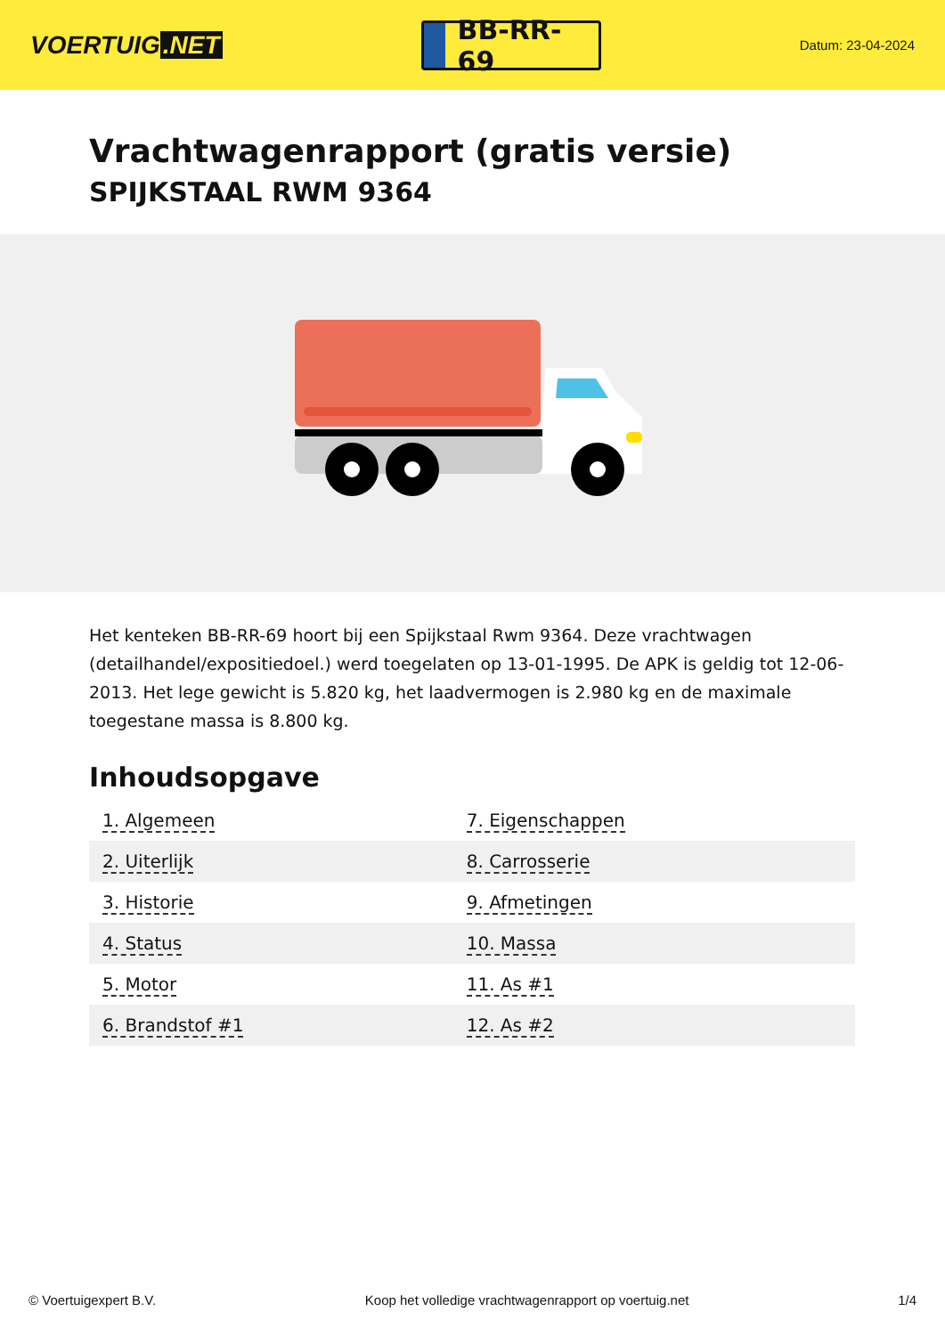VOERTUIG.NET
BB-RR-69
Datum: 23-04-2024
Vrachtwagenrapport (gratis versie)
SPIJKSTAAL RWM 9364
Het kenteken BB-RR-69 hoort bij een Spijkstaal Rwm 9364. Deze vrachtwagen (detailhandel/expositiedoel.) werd toegelaten op 13-01-1995. De APK is geldig tot 12-06-2013. Het lege gewicht is 5.820 kg, het laadvermogen is 2.980 kg en de maximale toegestane massa is 8.800 kg.
Inhoudsopgave
| 1. Algemeen | 7. Eigenschappen |
| 2. Uiterlijk | 8. Carrosserie |
| 3. Historie | 9. Afmetingen |
| 4. Status | 10. Massa |
| 5. Motor | 11. As #1 |
| 6. Brandstof #1 | 12. As #2 |
© Voertuigexpert B.V. Koop het volledige vrachtwagenrapport op voertuig.net 1/4